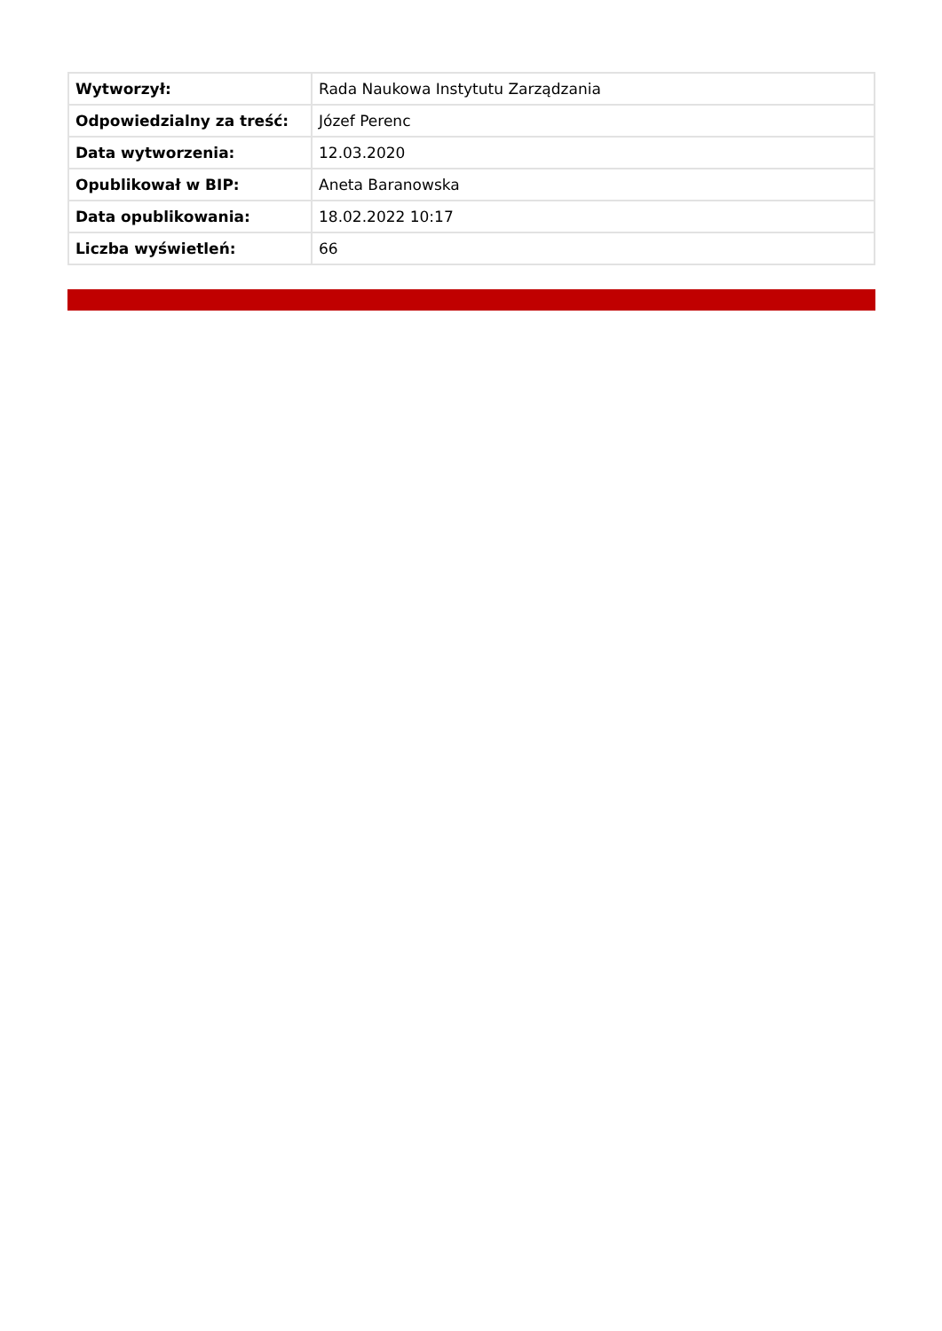| Wytworzył: | Rada Naukowa Instytutu Zarządzania |
| Odpowiedzialny za treść: | Józef Perenc |
| Data wytworzenia: | 12.03.2020 |
| Opublikował w BIP: | Aneta Baranowska |
| Data opublikowania: | 18.02.2022 10:17 |
| Liczba wyświetleń: | 66 |